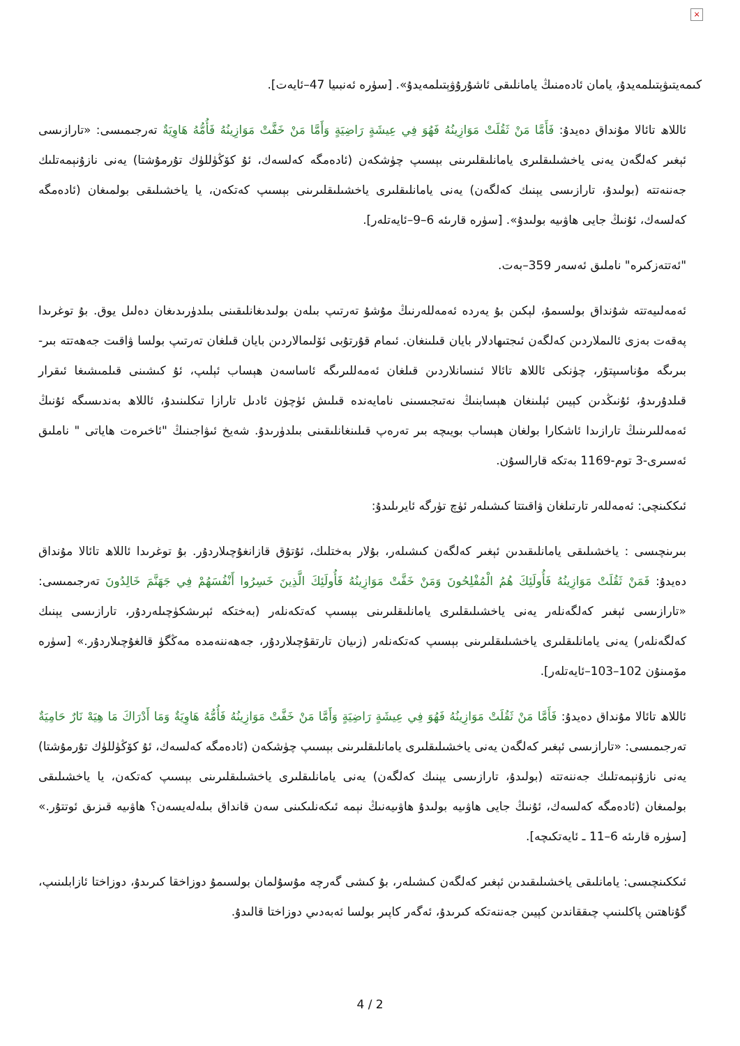×
كىمەيتىۋېتىلمەيدۇ، يامان ئادەمنىڭ يامانلىقى ئاشۇرۇۋېتىلمەيدۇ». [سۈرە ئەنبىيا 47–ئايەت].
ئاللاھ تائالا مۇنداق دەيدۇ: فَأَمَّا مَنْ ثَقُلَتْ مَوَازِينُهُ فَهُوَ فِي عِيشَةٍ رَاضِيَةٍ وَأَمَّا مَنْ خَفَّتْ مَوَازِينُهُ فَأُمُّهُ هَاوِيَةٌ تەرجىمىسى: «تارازىسى ئېغىر كەلگەن يەنى ياخشىلىقلىرى يامانلىقلىرىنى بېسىپ چۈشكەن (ئادەمگە كەلسەك، ئۇ كۆڭۈللۈك تۇرمۇشتا) يەنى نازۇنېمەتلىك جەننەتتە (بولىدۇ، تارازىسى يېنىك كەلگەن) يەنى يامانلىقلىرى ياخشىلىقلىرىنى بېسىپ كەتكەن، يا ياخشىلىقى بولمىغان (ئادەمگە كەلسەك، ئۇنىڭ جايى ھاۋىيە بولىدۇ». [سۈرە قارىئە 6–9–ئايەتلەر].
"ئەتتەزكىرە" ناملىق ئەسەر 359–بەت.
ئەمەلىيەتتە شۇنداق بولسىمۇ، لېكىن بۇ يەردە ئەمەللەرنىڭ مۇشۇ تەرتىپ بىلەن بولىدىغانلىقىنى بىلدۈرىدىغان دەلىل يوق. بۇ توغرىدا پەقەت بەزى ئالىملاردىن كەلگەن ئىجتىھادلار بايان قىلىنغان. ئىمام قۇرتۇبى ئۆلىمالاردىن بايان قىلغان تەرتىپ بولسا ۋاقىت جەھەتتە بىر-بىرىگە مۇناسىپتۇر، چۈنكى ئاللاھ تائالا ئىنسانلاردىن قىلغان ئەمەللىرىگە ئاساسەن ھېساب ئېلىپ، ئۇ كىشىنى قىلمىشىغا ئىقرار قىلدۇرىدۇ، ئۇنىڭدىن كېيىن ئېلىنغان ھېسابنىڭ نەتىجىسىنى نامايەندە قىلىش ئۈچۈن ئادىل تارازا تىكلىنىدۇ، ئاللاھ بەندىسىگە ئۇنىڭ ئەمەللىرىنىڭ تارازىدا ئاشكارا بولغان ھېساب بويىچە بىر تەرەپ قىلىنغانلىقىنى بىلدۈرىدۇ. شەيخ ئىۋاجىنىڭ "ئاخىرەت ھاياتى " ناملىق ئەسىرى-3 توم-1169 بەتكە قارالسۇن.
ئىككىنچى: ئەمەللەر تارتىلغان ۋاقىتتا كىشىلەر ئۈچ تۈرگە ئايرىلىدۇ:
بىرىنچىسى : ياخشىلىقى يامانلىقىدىن ئېغىر كەلگەن كىشىلەر، بۇلار بەختلىك، ئۇتۇق قازانغۇچىلاردۇر. بۇ توغرىدا ئاللاھ تائالا مۇنداق دەيدۇ: فَمَنْ ثَقُلَتْ مَوَازِينُهُ فَأُولَئِكَ هُمُ الْمُفْلِحُونَ وَمَنْ خَفَّتْ مَوَازِينُهُ فَأُولَئِكَ الَّذِينَ خَسِرُوا أَنْفُسَهُمْ فِي جَهَنَّمَ خَالِدُونَ تەرجىمىسى: «تارازىسى ئېغىر كەلگەنلەر يەنى ياخشىلىقلىرى يامانلىقلىرىنى بېسىپ كەتكەنلەر (بەختكە ئېرىشكۈچىلەردۇر، تارازىسى يېنىك كەلگەنلەر) يەنى يامانلىقلىرى ياخشىلىقلىرىنى بېسىپ كەتكەنلەر (زىيان تارتقۇچىلاردۇر، جەھەننەمدە مەڭگۈ قالغۇچىلاردۇر.» [سۈرە مۆمىنۇن 102–103–ئايەتلەر].
ئاللاھ تائالا مۇنداق دەيدۇ: فَأَمَّا مَنْ ثَقُلَتْ مَوَازِينُهُ فَهُوَ فِي عِيشَةٍ رَاضِيَةٍ وَأَمَّا مَنْ خَفَّتْ مَوَازِينُهُ فَأُمُّهُ هَاوِيَةٌ وَمَا أَدْرَاكَ مَا هِيَهْ نَارٌ حَامِيَةٌ تەرجىمىسى: «تارازىسى ئېغىر كەلگەن يەنى ياخشىلىقلىرى يامانلىقلىرىنى بېسىپ چۈشكەن (ئادەمگە كەلسەك، ئۇ كۆڭۈللۈك تۇرمۇشتا) يەنى نازۇنېمەتلىك جەننەتتە (بولىدۇ، تارازىسى يېنىك كەلگەن) يەنى يامانلىقلىرى ياخشىلىقلىرىنى بېسىپ كەتكەن، يا ياخشىلىقى بولمىغان (ئادەمگە كەلسەك، ئۇنىڭ جايى ھاۋىيە بولىدۇ ھاۋىيەنىڭ نېمە ئىكەنلىكىنى سەن قانداق بىلەلەيسەن؟ ھاۋىيە قىزىق ئوتتۇر.» [سۈرە قارىئە 6–11 ـ ئايەتكىچە].
ئىككىنچىسى: يامانلىقى ياخشىلىقىدىن ئېغىر كەلگەن كىشىلەر، بۇ كىشى گەرچە مۇسۇلمان بولسىمۇ دوزاخقا كىرىدۇ، دوزاختا ئازابلىنىپ، گۇناھتىن پاكلىنىپ چىققاندىن كېيىن جەننەتكە كىرىدۇ، ئەگەر كاپىر بولسا ئەبەدىي دوزاختا قالىدۇ.
4 / 2